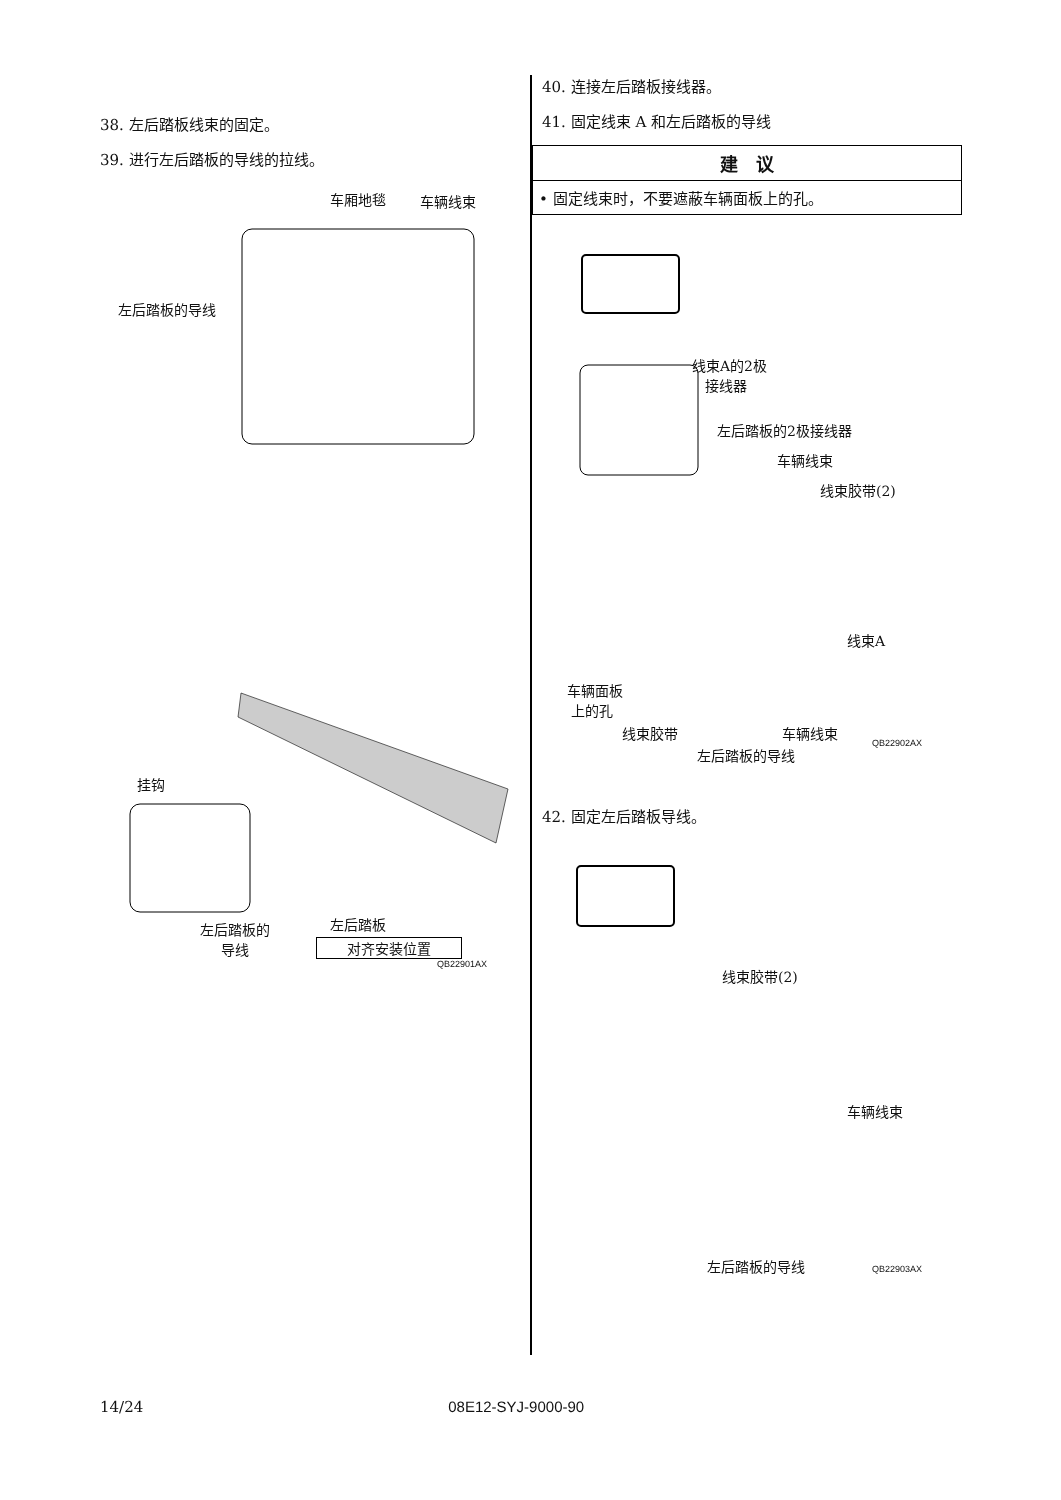38. 左后踏板线束的固定。
39. 进行左后踏板的导线的拉线。
车厢地毯 车辆线束
左后踏板的导线
挂钩
左后踏板
对齐安装位置
QB22901AX
左后踏板的
导线
40. 连接左后踏板接线器。
41. 固定线束 A 和左后踏板的导线
建　议
• 固定线束时，不要遮蔽车辆面板上的孔。
线束A的2极
接线器
左后踏板的2极接线器
车辆线束
线束胶带(2)
线束A
车辆面板
上的孔
线束胶带 车辆线束
左后踏板的导线
QB22902AX
42. 固定左后踏板导线。
线束胶带(2)
车辆线束
左后踏板的导线 QB22903AX
14/24 08E12-SYJ-9000-90